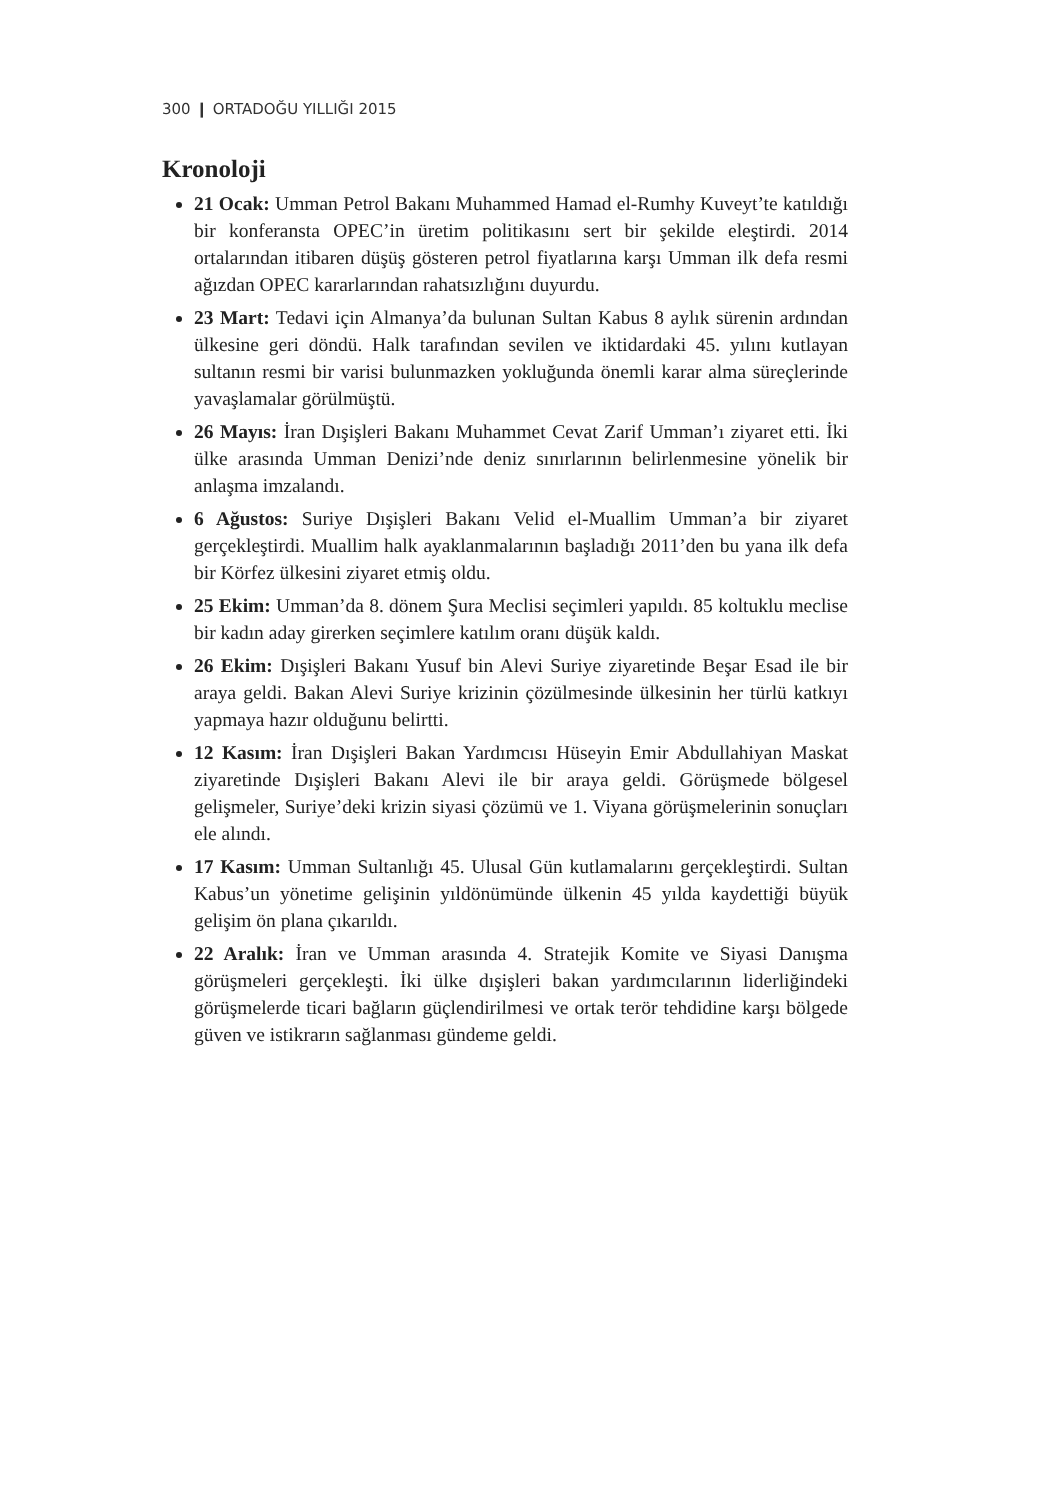300 ❙ ORTADOĞU YILLIĞI 2015
Kronoloji
21 Ocak: Umman Petrol Bakanı Muhammed Hamad el-Rumhy Kuveyt’te katıldığı bir konferansta OPEC’in üretim politikasını sert bir şekilde eleştirdi. 2014 ortalarından itibaren düşüş gösteren petrol fiyatlarına karşı Umman ilk defa resmi ağızdan OPEC kararlarından rahatsızlığını duyurdu.
23 Mart: Tedavi için Almanya’da bulunan Sultan Kabus 8 aylık sürenin ardından ülkesine geri döndü. Halk tarafından sevilen ve iktidardaki 45. yılını kutlayan sultanın resmi bir varisi bulunmazken yokluğunda önemli karar alma süreçlerinde yavaşlamalar görülmüştü.
26 Mayıs: İran Dışişleri Bakanı Muhammet Cevat Zarif Umman’ı ziyaret etti. İki ülke arasında Umman Denizi’nde deniz sınırlarının belirlenmesine yönelik bir anlaşma imzalandı.
6 Ağustos: Suriye Dışişleri Bakanı Velid el-Muallim Umman’a bir ziyaret gerçekleştirdi. Muallim halk ayaklanmalarının başladığı 2011’den bu yana ilk defa bir Körfez ülkesini ziyaret etmiş oldu.
25 Ekim: Umman’da 8. dönem Şura Meclisi seçimleri yapıldı. 85 koltuklu meclise bir kadın aday girerken seçimlere katılım oranı düşük kaldı.
26 Ekim: Dışişleri Bakanı Yusuf bin Alevi Suriye ziyaretinde Beşar Esad ile bir araya geldi. Bakan Alevi Suriye krizinin çözülmesinde ülkesinin her türlü katkıyı yapmaya hazır olduğunu belirtti.
12 Kasım: İran Dışişleri Bakan Yardımcısı Hüseyin Emir Abdullahiyan Maskat ziyaretinde Dışişleri Bakanı Alevi ile bir araya geldi. Görüşmede bölgesel gelişmeler, Suriye’deki krizin siyasi çözümü ve 1. Viyana görüşmelerinin sonuçları ele alındı.
17 Kasım: Umman Sultanlığı 45. Ulusal Gün kutlamalarını gerçekleştirdi. Sultan Kabus’un yönetime gelişinin yıldönümünde ülkenin 45 yılda kaydettiği büyük gelişim ön plana çıkarıldı.
22 Aralık: İran ve Umman arasında 4. Stratejik Komite ve Siyasi Danışma görüşmeleri gerçekleşti. İki ülke dışişleri bakan yardımcılarının liderliğindeki görüşmelerde ticari bağların güçlendirilmesi ve ortak terör tehdidine karşı bölgede güven ve istikrarın sağlanması gündeme geldi.